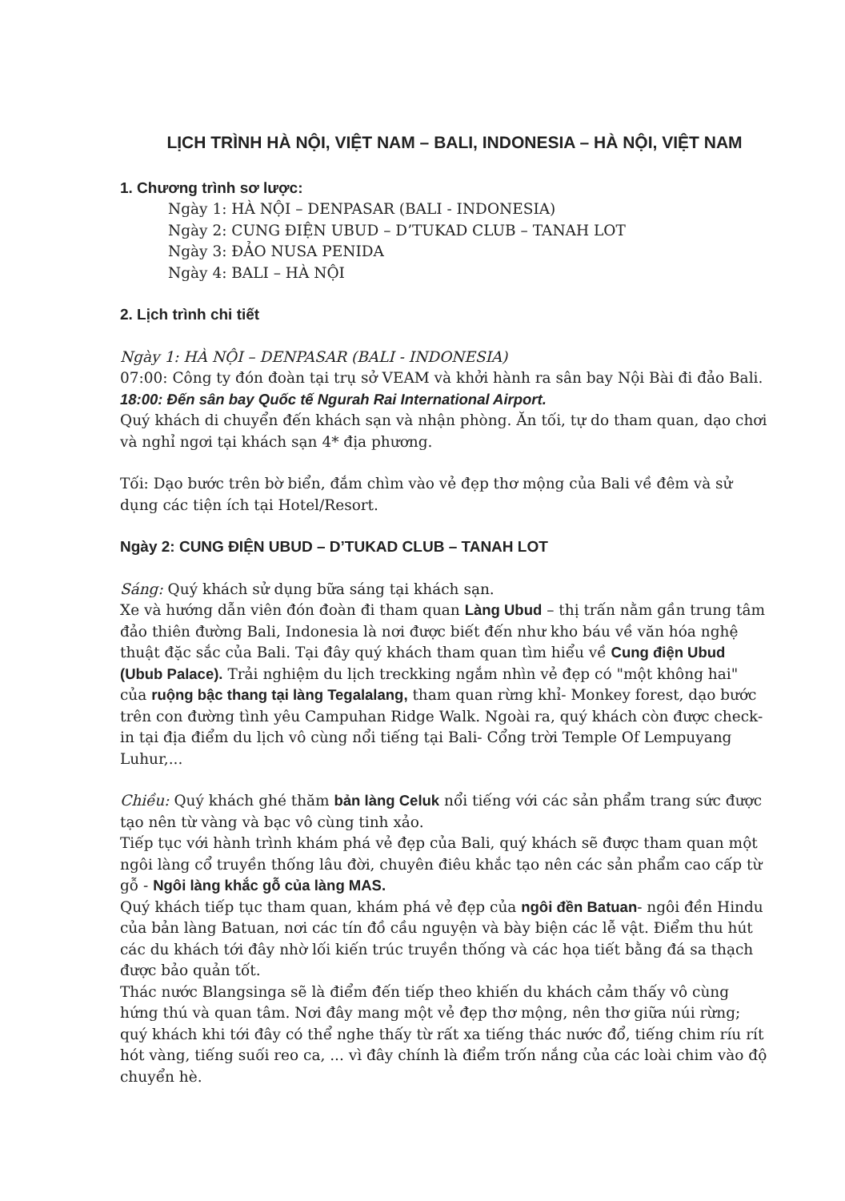LỊCH TRÌNH HÀ NỘI, VIỆT NAM – BALI, INDONESIA – HÀ NỘI, VIỆT NAM
1. Chương trình sơ lược:
Ngày 1: HÀ NỘI – DENPASAR (BALI - INDONESIA)
Ngày 2: CUNG ĐIỆN UBUD – D’TUKAD CLUB – TANAH LOT
Ngày 3: ĐẢO NUSA PENIDA
Ngày 4: BALI – HÀ NỘI
2. Lịch trình chi tiết
Ngày 1: HÀ NỘI – DENPASAR (BALI - INDONESIA)
07:00: Công ty đón đoàn tại trụ sở VEAM và khởi hành ra sân bay Nội Bài đi đảo Bali.
18:00: Đến sân bay Quốc tế Ngurah Rai International Airport.
Quý khách di chuyển đến khách sạn và nhận phòng. Ăn tối, tự do tham quan, dạo chơi và nghỉ ngơi tại khách sạn 4* địa phương.
Tối: Dạo bước trên bờ biển, đắm chìm vào vẻ đẹp thơ mộng của Bali về đêm và sử dụng các tiện ích tại Hotel/Resort.
Ngày 2: CUNG ĐIỆN UBUD – D’TUKAD CLUB – TANAH LOT
Sáng: Quý khách sử dụng bữa sáng tại khách sạn.
Xe và hướng dẫn viên đón đoàn đi tham quan Làng Ubud – thị trấn nằm gần trung tâm đảo thiên đường Bali, Indonesia là nơi được biết đến như kho báu về văn hóa nghệ thuật đặc sắc của Bali. Tại đây quý khách tham quan tìm hiểu về Cung điện Ubud (Ubub Palace). Trải nghiệm du lịch treckking ngắm nhìn vẻ đẹp có "một không hai" của ruộng bậc thang tại làng Tegalalang, tham quan rừng khỉ- Monkey forest, dạo bước trên con đường tình yêu Campuhan Ridge Walk. Ngoài ra, quý khách còn được check-in tại địa điểm du lịch vô cùng nổi tiếng tại Bali- Cổng trời Temple Of Lempuyang Luhur,...
Chiều: Quý khách ghé thăm bản làng Celuk nổi tiếng với các sản phẩm trang sức được tạo nên từ vàng và bạc vô cùng tinh xảo.
Tiếp tục với hành trình khám phá vẻ đẹp của Bali, quý khách sẽ được tham quan một ngôi làng cổ truyền thống lâu đời, chuyên điêu khắc tạo nên các sản phẩm cao cấp từ gỗ - Ngôi làng khắc gỗ của làng MAS.
Quý khách tiếp tục tham quan, khám phá vẻ đẹp của ngôi đền Batuan- ngôi đền Hindu của bản làng Batuan, nơi các tín đồ cầu nguyện và bày biện các lễ vật. Điểm thu hút các du khách tới đây nhờ lối kiến trúc truyền thống và các họa tiết bằng đá sa thạch được bảo quản tốt.
Thác nước Blangsinga sẽ là điểm đến tiếp theo khiến du khách cảm thấy vô cùng hứng thú và quan tâm. Nơi đây mang một vẻ đẹp thơ mộng, nên thơ giữa núi rừng; quý khách khi tới đây có thể nghe thấy từ rất xa tiếng thác nước đổ, tiếng chim ríu rít hót vàng, tiếng suối reo ca, ... vì đây chính là điểm trốn nắng của các loài chim vào độ chuyển hè.